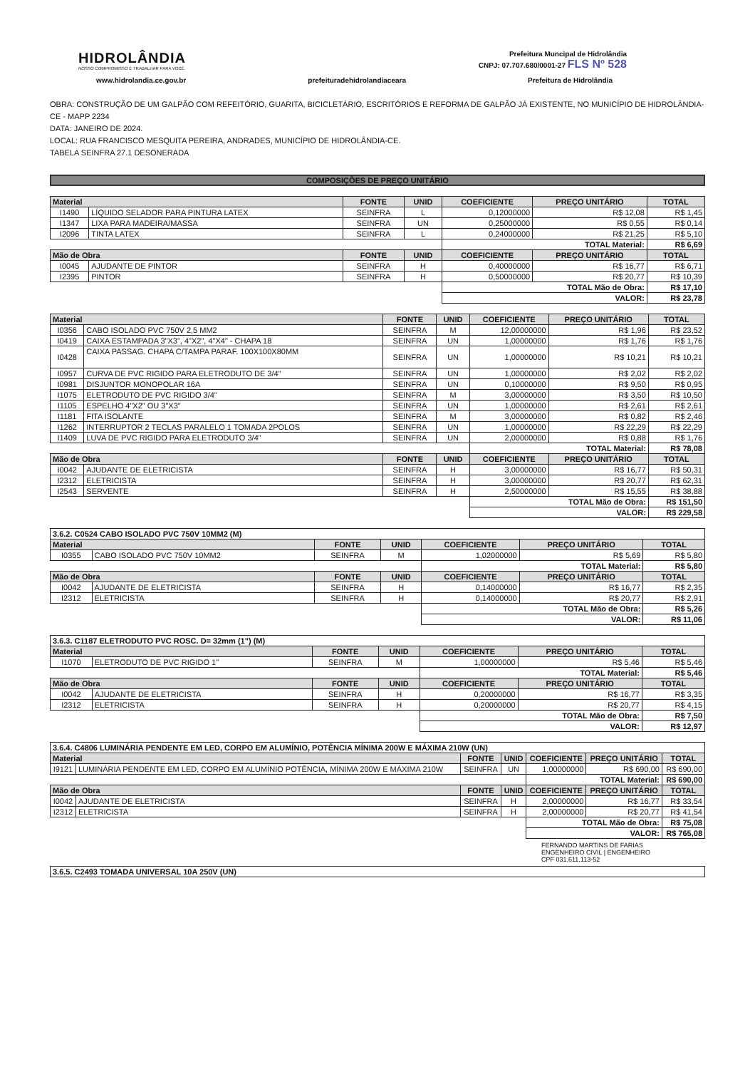HIDROLÂNDIA
NOSSO COMPROMISSO É TRABALHAR PARA VOCÊ
Prefeitura Muncipal de Hidrolândia
CNPJ: 07.707.680/0001-27 FLS Nº 528
www.hidrolandia.ce.gov.br prefeituradehidrolandiaceara Prefeitura de Hidrolândia
OBRA: CONSTRUÇÃO DE UM GALPÃO COM REFEITÓRIO, GUARITA, BICICLETÁRIO, ESCRITÓRIOS E REFORMA DE GALPÃO JÁ EXISTENTE, NO MUNICÍPIO DE HIDROLÂNDIA-CE - MAPP 2234
DATA: JANEIRO DE 2024.
LOCAL: RUA FRANCISCO MESQUITA PEREIRA, ANDRADES, MUNICÍPIO DE HIDROLÂNDIA-CE.
TABELA SEINFRA 27.1 DESONERADA
COMPOSIÇÕES DE PREÇO UNITÁRIO
| Material | | FONTE | UNID | COEFICIENTE | PREÇO UNITÁRIO | TOTAL |
| --- | --- | --- | --- | --- | --- | --- |
| I1490 | LÍQUIDO SELADOR PARA PINTURA LATEX | SEINFRA | L | 0,12000000 | R$ 12,08 | R$ 1,45 |
| I1347 | LIXA PARA MADEIRA/MASSA | SEINFRA | UN | 0,25000000 | R$ 0,55 | R$ 0,14 |
| I2096 | TINTA LATEX | SEINFRA | L | 0,24000000 | R$ 21,25 | R$ 5,10 |
| | | | | TOTAL Material: | | R$ 6,69 |
| Mão de Obra | | FONTE | UNID | COEFICIENTE | PREÇO UNITÁRIO | TOTAL |
| I0045 | AJUDANTE DE PINTOR | SEINFRA | H | 0,40000000 | R$ 16,77 | R$ 6,71 |
| I2395 | PINTOR | SEINFRA | H | 0,50000000 | R$ 20,77 | R$ 10,39 |
| | | | | TOTAL Mão de Obra: | | R$ 17,10 |
| | | | | VALOR: | | R$ 23,78 |
| Material | | FONTE | UNID | COEFICIENTE | PREÇO UNITÁRIO | TOTAL |
| --- | --- | --- | --- | --- | --- | --- |
| I0356 | CABO ISOLADO PVC 750V 2,5 MM2 | SEINFRA | M | 12,00000000 | R$ 1,96 | R$ 23,52 |
| I0419 | CAIXA ESTAMPADA 3"X3", 4"X2", 4"X4" - CHAPA 18 | SEINFRA | UN | 1,00000000 | R$ 1,76 | R$ 1,76 |
| I0428 | CAIXA PASSAG. CHAPA C/TAMPA PARAF. 100X100X80MM | SEINFRA | UN | 1,00000000 | R$ 10,21 | R$ 10,21 |
| I0957 | CURVA DE PVC RIGIDO PARA ELETRODUTO DE 3/4" | SEINFRA | UN | 1,00000000 | R$ 2,02 | R$ 2,02 |
| I0981 | DISJUNTOR MONOPOLAR 16A | SEINFRA | UN | 0,10000000 | R$ 9,50 | R$ 0,95 |
| I1075 | ELETRODUTO DE PVC RIGIDO 3/4" | SEINFRA | M | 3,00000000 | R$ 3,50 | R$ 10,50 |
| I1105 | ESPELHO 4"X2" OU 3"X3" | SEINFRA | UN | 1,00000000 | R$ 2,61 | R$ 2,61 |
| I1181 | FITA ISOLANTE | SEINFRA | M | 3,00000000 | R$ 0,82 | R$ 2,46 |
| I1262 | INTERRUPTOR 2 TECLAS PARALELO 1 TOMADA 2POLOS | SEINFRA | UN | 1,00000000 | R$ 22,29 | R$ 22,29 |
| I1409 | LUVA DE PVC RIGIDO PARA ELETRODUTO 3/4" | SEINFRA | UN | 2,00000000 | R$ 0,88 | R$ 1,76 |
| | | | | TOTAL Material: | | R$ 78,08 |
| Mão de Obra | | FONTE | UNID | COEFICIENTE | PREÇO UNITÁRIO | TOTAL |
| I0042 | AJUDANTE DE ELETRICISTA | SEINFRA | H | 3,00000000 | R$ 16,77 | R$ 50,31 |
| I2312 | ELETRICISTA | SEINFRA | H | 3,00000000 | R$ 20,77 | R$ 62,31 |
| I2543 | SERVENTE | SEINFRA | H | 2,50000000 | R$ 15,55 | R$ 38,88 |
| | | | | TOTAL Mão de Obra: | | R$ 151,50 |
| | | | | VALOR: | | R$ 229,58 |
| 3.6.2. C0524 CABO ISOLADO PVC 750V 10MM2 (M) | | | | | | |
| Material | | FONTE | UNID | COEFICIENTE | PREÇO UNITÁRIO | TOTAL |
| I0355 | CABO ISOLADO PVC 750V 10MM2 | SEINFRA | M | 1,02000000 | R$ 5,69 | R$ 5,80 |
| | | | | TOTAL Material: | | R$ 5,80 |
| Mão de Obra | | FONTE | UNID | COEFICIENTE | PREÇO UNITÁRIO | TOTAL |
| I0042 | AJUDANTE DE ELETRICISTA | SEINFRA | H | 0,14000000 | R$ 16,77 | R$ 2,35 |
| I2312 | ELETRICISTA | SEINFRA | H | 0,14000000 | R$ 20,77 | R$ 2,91 |
| | | | | TOTAL Mão de Obra: | | R$ 5,26 |
| | | | | VALOR: | | R$ 11,06 |
| 3.6.3. C1187 ELETRODUTO PVC ROSC. D= 32mm (1") (M) | | | | | | |
| Material | | FONTE | UNID | COEFICIENTE | PREÇO UNITÁRIO | TOTAL |
| I1070 | ELETRODUTO DE PVC RIGIDO 1" | SEINFRA | M | 1,00000000 | R$ 5,46 | R$ 5,46 |
| | | | | TOTAL Material: | | R$ 5,46 |
| Mão de Obra | | FONTE | UNID | COEFICIENTE | PREÇO UNITÁRIO | TOTAL |
| I0042 | AJUDANTE DE ELETRICISTA | SEINFRA | H | 0,20000000 | R$ 16,77 | R$ 3,35 |
| I2312 | ELETRICISTA | SEINFRA | H | 0,20000000 | R$ 20,77 | R$ 4,15 |
| | | | | TOTAL Mão de Obra: | | R$ 7,50 |
| | | | | VALOR: | | R$ 12,97 |
| 3.6.4. C4806 LUMINÁRIA PENDENTE EM LED, CORPO EM ALUMÍNIO, POTÊNCIA MÍNIMA 200W E MÁXIMA 210W (UN) | | | | | | |
| Material | | FONTE | UNID | COEFICIENTE | PREÇO UNITÁRIO | TOTAL |
| I9121 | LUMINÁRIA PENDENTE EM LED, CORPO EM ALUMÍNIO POTÊNCIA, MÍNIMA 200W E MÁXIMA 210W | SEINFRA | UN | 1,00000000 | R$ 690,00 | R$ 690,00 |
| | | | | TOTAL Material: | | R$ 690,00 |
| Mão de Obra | | FONTE | UNID | COEFICIENTE | PREÇO UNITÁRIO | TOTAL |
| I0042 | AJUDANTE DE ELETRICISTA | SEINFRA | H | 2,00000000 | R$ 16,77 | R$ 33,54 |
| I2312 | ELETRICISTA | SEINFRA | H | 2,00000000 | R$ 20,77 | R$ 41,54 |
| | | | | TOTAL Mão de Obra: | | R$ 75,08 |
| | | | | VALOR: | | R$ 765,08 |
FERNANDO MARTINS DE FARIAS
ENGENHEIRO CIVIL | ENGENHEIRO
CPF 031.611.113-52
| 3.6.5. C2493 TOMADA UNIVERSAL 10A 250V (UN) |